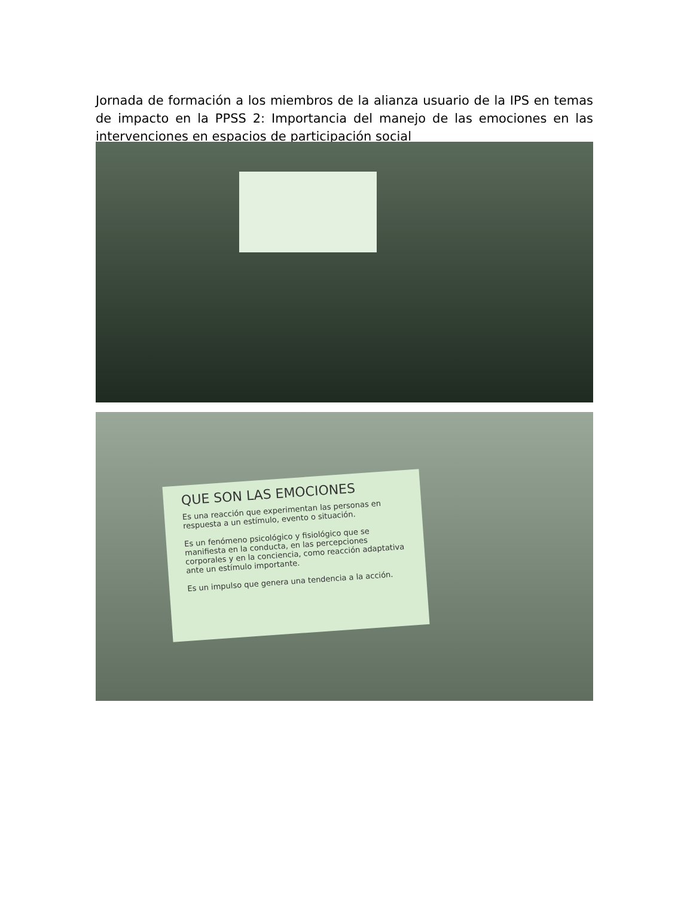Jornada de formación a los miembros de la alianza usuario de la IPS en temas de impacto en la PPSS 2: Importancia del manejo de las emociones en las intervenciones en espacios de participación social
QUE SON LAS EMOCIONES
Es una reacción que experimentan las personas en respuesta a un estímulo, evento o situación.
Es un fenómeno psicológico y fisiológico que se manifiesta en la conducta, en las percepciones corporales y en la conciencia, como reacción adaptativa ante un estímulo importante.
Es un impulso que genera una tendencia a la acción.